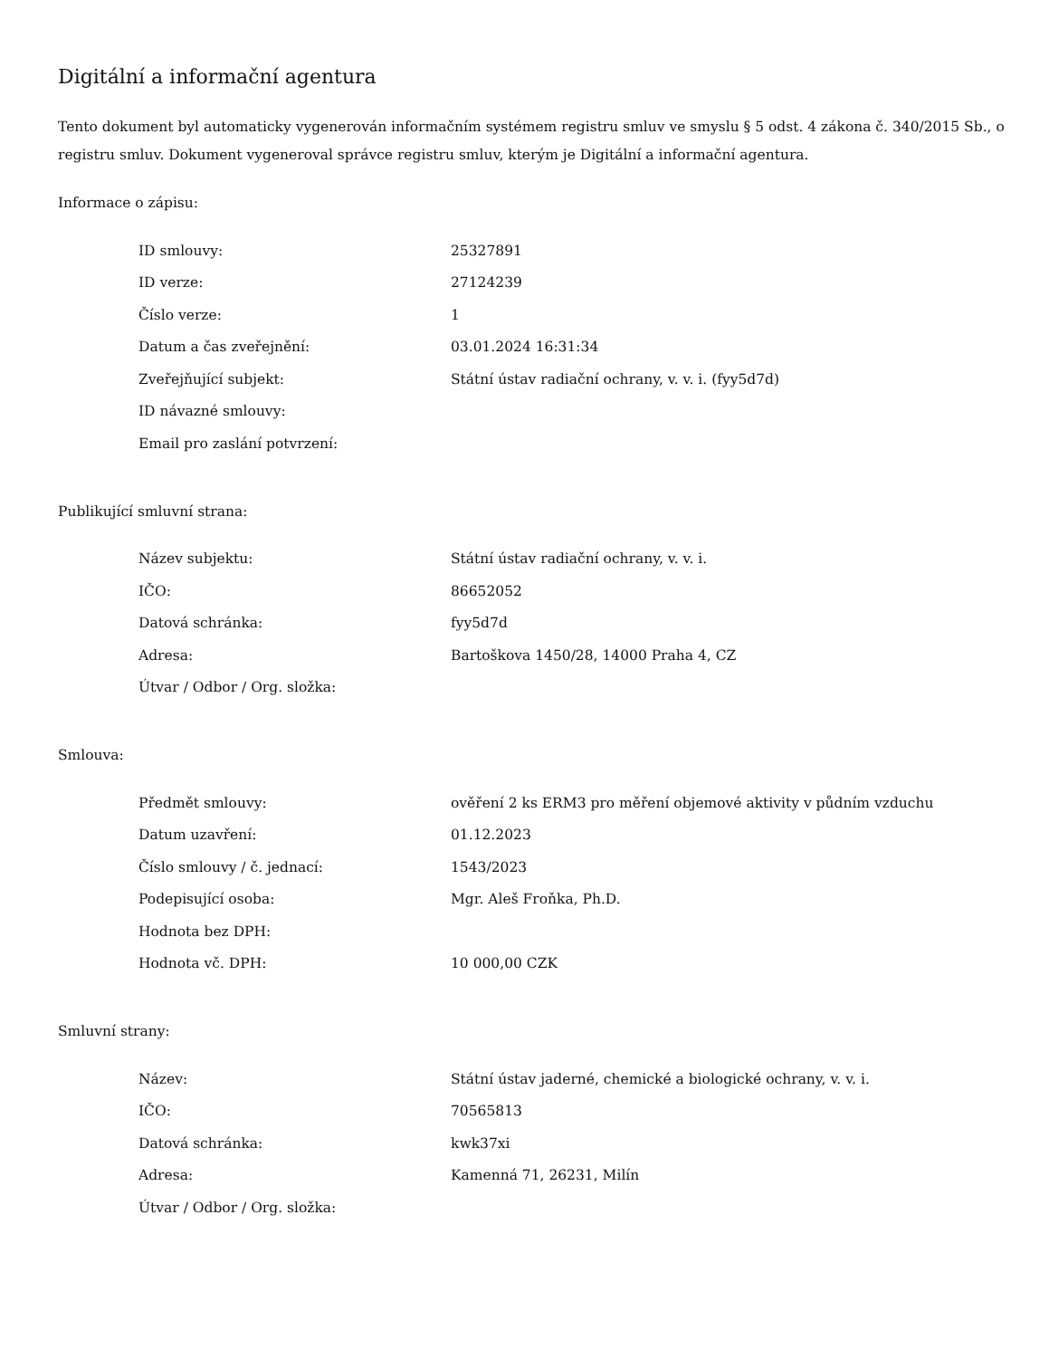Digitální a informační agentura
Tento dokument byl automaticky vygenerován informačním systémem registru smluv ve smyslu § 5 odst. 4 zákona č. 340/2015 Sb., o registru smluv. Dokument vygeneroval správce registru smluv, kterým je Digitální a informační agentura.
Informace o zápisu:
| ID smlouvy: | 25327891 |
| ID verze: | 27124239 |
| Číslo verze: | 1 |
| Datum a čas zveřejnění: | 03.01.2024 16:31:34 |
| Zveřejňující subjekt: | Státní ústav radiační ochrany, v. v. i. (fyy5d7d) |
| ID návazné smlouvy: | |
| Email pro zaslání potvrzení: | |
Publikující smluvní strana:
| Název subjektu: | Státní ústav radiační ochrany, v. v. i. |
| IČO: | 86652052 |
| Datová schránka: | fyy5d7d |
| Adresa: | Bartoškova 1450/28, 14000 Praha 4, CZ |
| Útvar / Odbor / Org. složka: | |
Smlouva:
| Předmět smlouvy: | ověření 2 ks ERM3 pro měření objemové aktivity v půdním vzduchu |
| Datum uzavření: | 01.12.2023 |
| Číslo smlouvy / č. jednací: | 1543/2023 |
| Podepisující osoba: | Mgr. Aleš Froňka, Ph.D. |
| Hodnota bez DPH: | |
| Hodnota vč. DPH: | 10 000,00 CZK |
Smluvní strany:
| Název: | Státní ústav jaderné, chemické a biologické ochrany, v. v. i. |
| IČO: | 70565813 |
| Datová schránka: | kwk37xi |
| Adresa: | Kamenná 71, 26231, Milín |
| Útvar / Odbor / Org. složka: | |